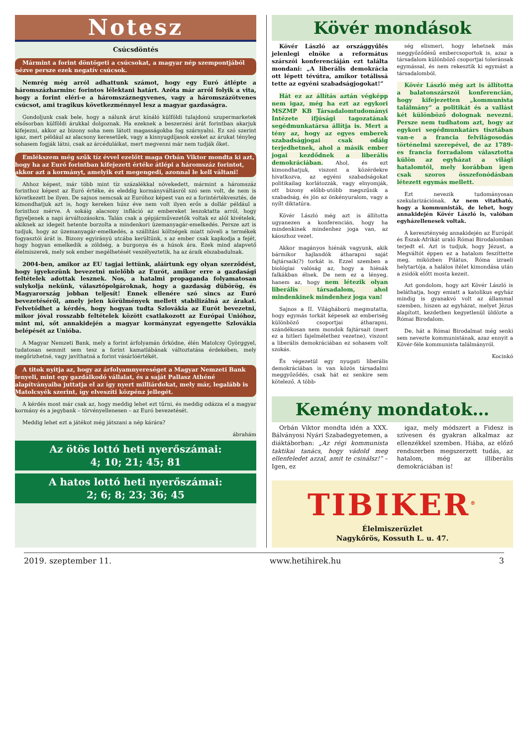Notesz
Csúcsdöntés
Mármint a forint döntögeti a csúcsokat, a magyar nép szempontjából nézve persze ezek negatív csúcsok.
Nemrég még arról adhattunk számot, hogy egy Euró átlépte a háromszázharminc forintos lélektani határt. Azóta már arról folyik a vita, hogy a forint eléri-e a háromszáznegyvenes, vagy a háromszázötvenes csúcsot, ami tragikus következménnyel lesz a magyar gazdaságra.
Gondoljunk csak bele, hogy a nálunk árut kínáló külföldi tulajdonú szupermarketek elsősorban külföldi árukkal dolgoznak. Ha ezeknek a beszerzési árát forintban akarjuk kifejezni, akkor az bizony soha nem látott magasságokba fog szárnyalni. Ez szó szerint igaz, mert például az alacsony keresetűek, vagy a kisnyugdíjasok ezeket az árukat tényleg sohasem fogják látni, csak az árcéduláikat, mert megvenni már nem tudják őket.
Emlékszem még szűk tíz évvel ezelőtt maga Orbán Viktor mondta ki azt, hogy ha az Euró forintban kifejezett értéke átlépi a háromszáz forintot, akkor azt a kormányt, amelyik ezt megengedi, azonnal le kell váltani!
Ahhoz képest, már több mint tíz százalékkal növekedett, mármint a háromszáz forinthoz képest az Euró értéke, és eleddig kormányváltásról szó sem volt, de nem is következett be ilyen. De sajnos nemcsak az Euróhoz képest van ez a forintértékvesztés, de kimondhatjuk azt is, hogy kereken húsz éve nem volt ilyen erős a dollár például a forinthoz mérve. A sokáig alacsony infláció az embereket leszoktatta arról, hogy figyeljenek a napi árváltozásokra. Talán csak a gépjárművezetők voltak ez alól kivételek, akiknek az idegeit hetente borzolta a mindenkori üzemanyagár-emelkedés. Persze azt is tudjuk, hogy az üzemanyagár-emelkedés, a szállítási költségek miatt növeli a termékek fogyasztói árát is. Bizony egyirányú utcába kerültünk, s az ember csak kapkodja a fejét, hogy hogyan emelkedik a zöldség, a burgonya és a húsok ára. Ezek mind alapvető élelmiszerek, mely sok ember megélhetését veszélyeztetik, ha az áraik elszabadulnak.
2004-ben, amikor az EU tagjai lettünk, aláírtunk egy olyan szerződést, hogy igyekezünk bevezetni mielőbb az Eurót, amikor erre a gazdasági feltételek adottak lesznek. Nos, a hatalmi propaganda folyamatosan sulykolja nekünk, választópolgároknak, hogy a gazdaság dübörög, és Magyarország jobban teljesít! Ennek ellenére szó sincs az Euró bevezetéséről, amely jelen körülmények mellett stabilizálná az árakat. Felvetődhet a kérdés, hogy hogyan tudta Szlovákia az Eurót bevezetni, mikor jóval rosszabb feltételek között csatlakozott az Európai Unióhoz, mint mi, sőt annakidején a magyar kormányzat egyengette Szlovákia belépését az Unióba.
A Magyar Nemzeti Bank, mely a forint árfolyamán őrködne, élén Matolcsy Györggyel, tudatosan semmit sem tesz a forint kamatlábának változtatása érdekében, mely megőrizhetné, vagy javíthatná a forint vásárlóértékét.
A titok nyitja az, hogy az árfolyamnyereséget a Magyar Nemzeti Bank lenyeli, mint egy gazdálkodó vállalat, és a saját Pallasz Athéné alapítványaiba juttatja el az így nyert milliárdokat, mely már, legalább is Matolcsyék szerint, így elveszíti közpénz jellegét.
A kérdés most már csak az, hogy meddig lehet ezt tűrni, és meddig odázza el a magyar kormány és a jegybank – törvényellenesen – az Euró bevezetését.
Meddig lehet ezt a játékot még játszani a nép kárára?
ábrahám
Az ötös lottó heti nyerőszámai:
4; 10; 21; 45; 81
A hatos lottó heti nyerőszámai:
2; 6; 8; 23; 36; 45
Kövér mondások
Kövér László az országgyűlés jelenlegi elnöke a református szárszói konferenciáján ezt találta mondani: „A liberális demokrácia ott lépett tévútra, amikor totálissá tette az egyéni szabadságjogokat!”
Hát ez az állítás aztán végképp nem igaz, még ha ezt az egykori MSZMP KB Társadalomtudományi Intézete ifjúsági tagozatának segédmunkatársa állítja is. Mert a tény az, hogy az egyes emberek szabadságjogai csak odáig terjedhetnek, ahol a másik ember jogai kezdődnek a liberális demokráciában. Ahol, és ezt kimondhatjuk, viszont a közérdekre hivatkozva, az egyéni szabadságokat politikailag korlátozzák, vagy elnyomják, ott bizony előbb-utóbb megszűnik a szabadság, és jön az önkényuralom, vagy a nyílt diktatúra.
Kövér László még azt is állította ugyanezen a konferencián, hogy ha mindenkinek mindenhez joga van, az káoszhoz vezet.
Akkor magányos hiénák vagyunk, akik bármikor hajlandók átharapni saját fajtársaik(?) torkát is. Ezzel szemben a biológiai valóság az, hogy a hiénák falkákban élnek. De nem ez a lényeg, hanem az, hogy nem létezik olyan liberális társadalom, ahol mindenkinek mindenhez joga van!
Sajnos a II. Világháború megmutatta, hogy egymás torkát képesek az emberiség különböző csoportjai átharapni, szándékosan nem mondok fajtársait (mert ez a hitleri fajelmélethez vezetne), viszont a liberális demokráciában ez sohasem volt szokás.
És végezetül egy nyugati liberális demokráciában is van közös társadalmi meggyőződés, csak hát ez senkire sem kötelező. A több-
ség elismeri, hogy lehetnek más meggyőződésű embercsoportok is, azaz a társadalom különböző csoportjai toleránsak egymással, és nem rekesztik ki egymást a társadalomból.
Kövér László még azt is állította a balatonszárszói konferencián, hogy kifejezetten „kommunista találmány” a politikát és a vallást két különböző dolognak nevezni. Persze nem tudhatom azt, hogy az egykori segédmunkatárs tisztában van-e a francia felvilágosodás történelmi szerepével, de az 1789-es francia forradalom választotta külön az egyházat a világi hatalomtól, mely korábban igen csak szoros összefonódásban létezett egymás mellett.
Ezt nevezik tudományosan szekularizációnak. Az nem vitatható, hogy a kommunisták, de lehet, hogy annakidején Kövér László is, valóban egyházellenesek voltak.
A kereszténység annakidején az Európát és Észak-Afrikát uraló Római Birodalomban terjedt el. Azt is tudjuk, hogy Jézust, a Megváltót éppen ez a hatalom feszíttette meg, miközben Pilátus, Róma izraeli helytartója, a halálos ítélet kimondása után a zsidók előtt mosta kezeit.
Azt gondolom, hogy azt Kövér László is beláthatja, hogy emiatt a katolikus egyház mindig is gyanakvó volt az állammal szemben, hiszen az egyházat, melyet Jézus alapított, kezdetben kegyetlenül üldözte a Római Birodalom.
De, hát a Római Birodalmat még senki sem nevezte kommunistának, azaz ennyit a Kövér-féle kommunista találmányról.
Kocinkó
Kemény mondatok…
Orbán Viktor mondta idén a XXX. Bálványosi Nyári Szabadegyetemen, a diáktáborban: „Az régi kommunista taktikai tanács, hogy vádold meg ellenfeledet azzal, amit te csinálsz!” – Igen, ez
igaz, mely módszert a Fidesz is szívesen és gyakran alkalmaz az ellenzékkel szemben. Hiába, az előző rendszerben megszerzett tudás, az hatalom, még az illiberális demokráciában is!
TIBIKER<sup>®</sup>
Élelmiszerüzlet
Nagykőrös, Kossuth L. u. 47.
2019. szeptember 11. www.hetihirek.hu 3